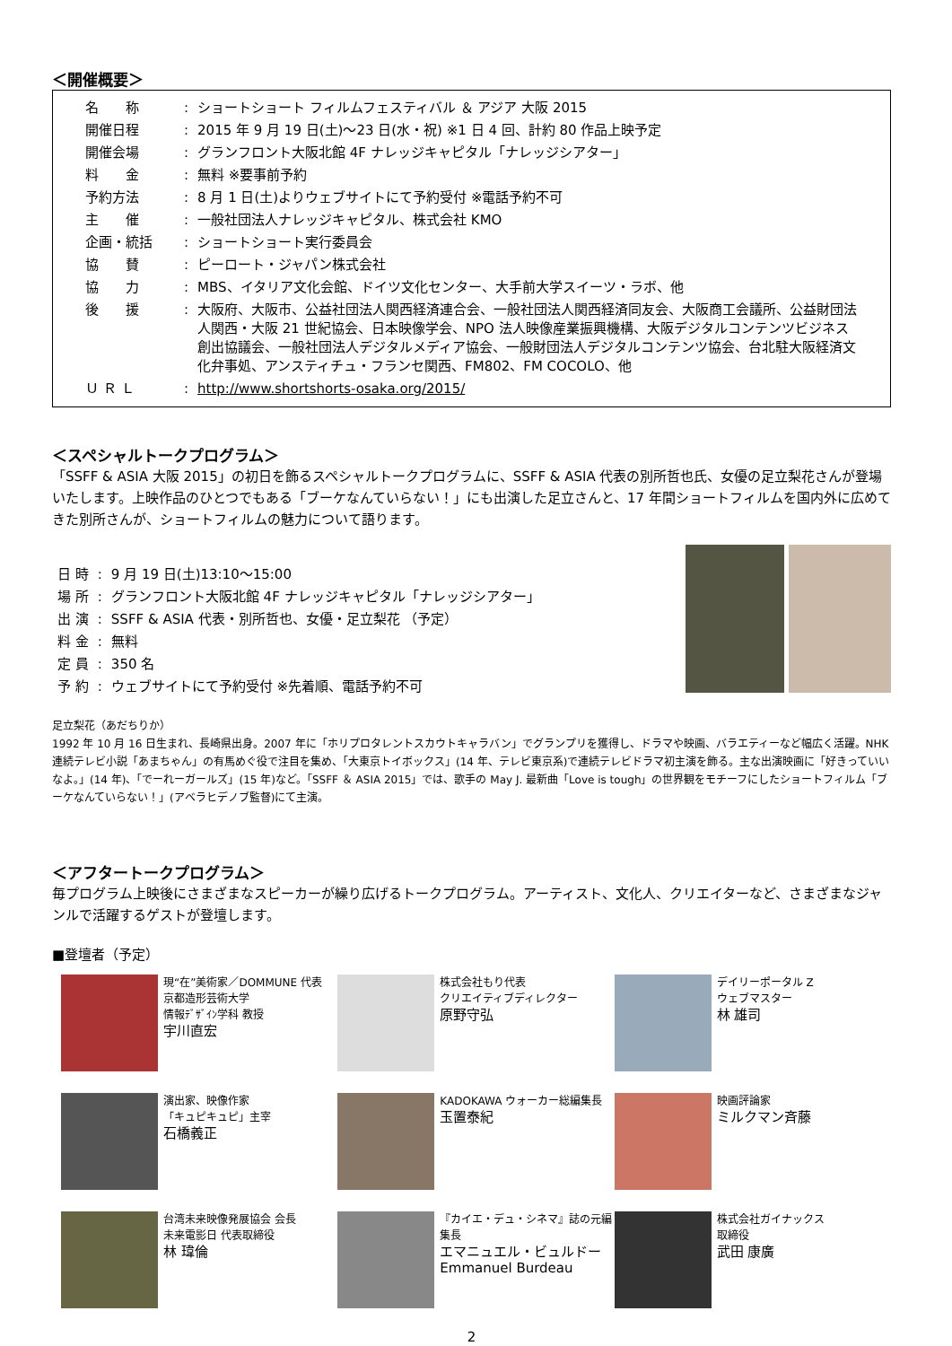＜開催概要＞
| 名 称 | : | ショートショート フィルムフェスティバル ＆ アジア 大阪 2015 |
| 開催日程 | : | 2015 年 9 月 19 日(土)～23 日(水・祝) ※1 日 4 回、計約 80 作品上映予定 |
| 開催会場 | : | グランフロント大阪北館 4F ナレッジキャピタル「ナレッジシアター」 |
| 料 金 | : | 無料 ※要事前予約 |
| 予約方法 | : | 8 月 1 日(土)よりウェブサイトにて予約受付 ※電話予約不可 |
| 主 催 | : | 一般社団法人ナレッジキャピタル、株式会社 KMO |
| 企画・統括 | : | ショートショート実行委員会 |
| 協 賛 | : | ピーロート・ジャパン株式会社 |
| 協 力 | : | MBS、イタリア文化会館、ドイツ文化センター、大手前大学スイーツ・ラボ、他 |
| 後 援 | : | 大阪府、大阪市、公益社団法人関西経済連合会、一般社団法人関西経済同友会、大阪商工会議所、公益財団法人関西・大阪 21 世紀協会、日本映像学会、NPO 法人映像産業振興機構、大阪デジタルコンテンツビジネス創出協議会、一般社団法人デジタルメディア協会、一般財団法人デジタルコンテンツ協会、台北駐大阪経済文化弁事処、アンスティチュ・フランセ関西、FM802、FM COCOLO、他 |
| Ｕ Ｒ Ｌ | : | http://www.shortshorts-osaka.org/2015/ |
＜スペシャルトークプログラム＞
「SSFF & ASIA 大阪 2015」の初日を飾るスペシャルトークプログラムに、SSFF & ASIA 代表の別所哲也氏、女優の足立梨花さんが登場いたします。上映作品のひとつでもある「ブーケなんていらない！」にも出演した足立さんと、17 年間ショートフィルムを国内外に広めてきた別所さんが、ショートフィルムの魅力について語ります。
| 日 時 | : | 9 月 19 日(土)13:10～15:00 |
| 場 所 | : | グランフロント大阪北館 4F ナレッジキャピタル「ナレッジシアター」 |
| 出 演 | : | SSFF & ASIA 代表・別所哲也、女優・足立梨花 （予定） |
| 料 金 | : | 無料 |
| 定 員 | : | 350 名 |
| 予 約 | : | ウェブサイトにて予約受付 ※先着順、電話予約不可 |
足立梨花（あだちりか）
1992 年 10 月 16 日生まれ、長崎県出身。2007 年に「ホリプロタレントスカウトキャラバン」でグランプリを獲得し、ドラマや映画、バラエティーなど幅広く活躍。NHK 連続テレビ小説「あまちゃん」の有馬めぐ役で注目を集め、「大東京トイボックス」(14 年、テレビ東京系)で連続テレビドラマ初主演を飾る。主な出演映画に「好きっていいなよ。」(14 年)、「でーれーガールズ」(15 年)など。「SSFF ＆ ASIA 2015」では、歌手の May J. 最新曲「Love is tough」の世界観をモチーフにしたショートフィルム「ブーケなんていらない！」(アベラヒデノブ監督)にて主演。
＜アフタートークプログラム＞
毎プログラム上映後にさまざまなスピーカーが繰り広げるトークプログラム。アーティスト、文化人、クリエイターなど、さまざまなジャンルで活躍するゲストが登壇します。
■登壇者（予定）
現“在”美術家／DOMMUNE 代表
京都造形芸術大学
情報ﾃﾞｻﾞｲﾝ学科 教授
宇川直宏
株式会社もり代表
クリエイティブディレクター
原野守弘
デイリーポータル Z
ウェブマスター
林 雄司
演出家、映像作家
「キュピキュピ」主宰
石橋義正
KADOKAWA ウォーカー総編集長
玉置泰紀
映画評論家
ミルクマン斉藤
台湾未来映像発展協会 会長
未来電影日 代表取締役
林 瑋倫
『カイエ・デュ・シネマ』誌の元編集長
エマニュエル・ビュルドー
Emmanuel Burdeau
株式会社ガイナックス
取締役
武田 康廣
2